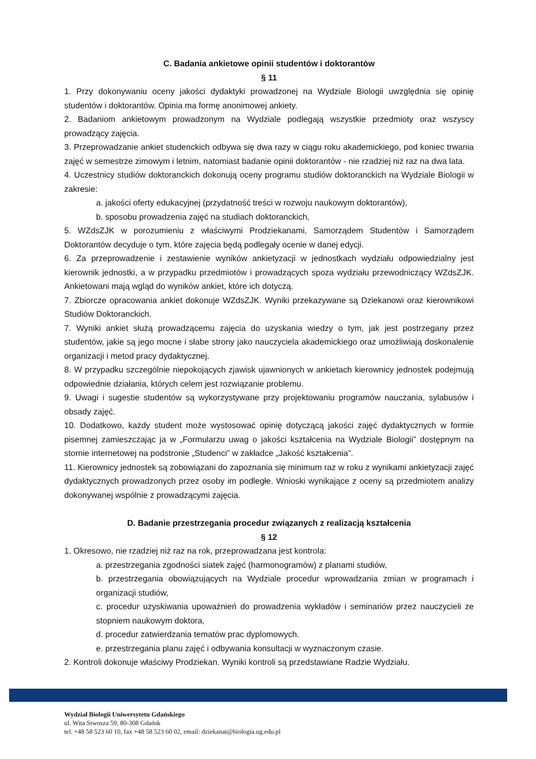C. Badania ankietowe opinii studentów i doktorantów
§ 11
1. Przy dokonywaniu oceny jakości dydaktyki prowadzonej na Wydziale Biologii uwzględnia się opinię studentów i doktorantów. Opinia ma formę anonimowej ankiety.
2. Badaniom ankietowym prowadzonym na Wydziale podlegają wszystkie przedmioty oraz wszyscy prowadzący zajęcia.
3. Przeprowadzanie ankiet studenckich odbywa się dwa razy w ciągu roku akademickiego, pod koniec trwania zajęć w semestrze zimowym i letnim, natomiast badanie opinii doktorantów - nie rzadziej niż raz na dwa lata.
4. Uczestnicy studiów doktoranckich dokonują oceny programu studiów doktoranckich na Wydziale Biologii w zakresie:
a. jakości oferty edukacyjnej (przydatność treści w rozwoju naukowym doktorantów),
b. sposobu prowadzenia zajęć na studiach doktoranckich,
5. WZdsZJK w porozumieniu z właściwymi Prodziekanami, Samorządem Studentów i Samorządem Doktorantów decyduje o tym, które zajęcia będą podlegały ocenie w danej edycji.
6. Za przeprowadzenie i zestawienie wyników ankietyzacji w jednostkach wydziału odpowiedzialny jest kierownik jednostki, a w przypadku przedmiotów i prowadzących spoza wydziału przewodniczący WZdsZJK. Ankietowani mają wgląd do wyników ankiet, które ich dotyczą.
7. Zbiorcze opracowania ankiet dokonuje WZdsZJK. Wyniki przekazywane są Dziekanowi oraz kierownikowi Studiów Doktoranckich.
7. Wyniki ankiet służą prowadzącemu zajęcia do uzyskania wiedzy o tym, jak jest postrzegany przez studentów, jakie są jego mocne i słabe strony jako nauczyciela akademickiego oraz umożliwiają doskonalenie organizacji i metod pracy dydaktycznej.
8. W przypadku szczególnie niepokojących zjawisk ujawnionych w ankietach kierownicy jednostek podejmują odpowiednie działania, których celem jest rozwiązanie problemu.
9. Uwagi i sugestie studentów są wykorzystywane przy projektowaniu programów nauczania, sylabusów i obsady zajęć.
10. Dodatkowo, każdy student może wystosować opinię dotyczącą jakości zajęć dydaktycznych w formie pisemnej zamieszczając ja w „Formularzu uwag o jakości kształcenia na Wydziale Biologii” dostępnym na stornie internetowej na podstronie „Studenci” w zakładce „Jakość kształcenia”.
11. Kierownicy jednostek są zobowiązani do zapoznania się minimum raz w roku z wynikami ankietyzacji zajęć dydaktycznych prowadzonych przez osoby im podległe. Wnioski wynikające z oceny są przedmiotem analizy dokonywanej wspólnie z prowadzącymi zajęcia.
D. Badanie przestrzegania procedur związanych z realizacją kształcenia
§ 12
1. Okresowo, nie rzadziej niż raz na rok, przeprowadzana jest kontrola:
a. przestrzegania zgodności siatek zajęć (harmonogramów) z planami studiów,
b. przestrzegania obowiązujących na Wydziale procedur wprowadzania zmian w programach i organizacji studiów,
c. procedur uzyskiwania upoważnień do prowadzenia wykładów i seminariów przez nauczycieli ze stopniem naukowym doktora,
d. procedur zatwierdzania tematów prac dyplomowych.
e. przestrzegania planu zajęć i odbywania konsultacji w wyznaczonym czasie.
2. Kontroli dokonuje właściwy Prodziekan. Wyniki kontroli są przedstawiane Radzie Wydziału.
Wydział Biologii Uniwersytetu Gdańskiego
ul. Wita Stwosza 59, 80-308 Gdańsk
tel. +48 58 523 60 10, fax +48 58 523 60 02, email: dziekanat@biologia.ug.edu.pl